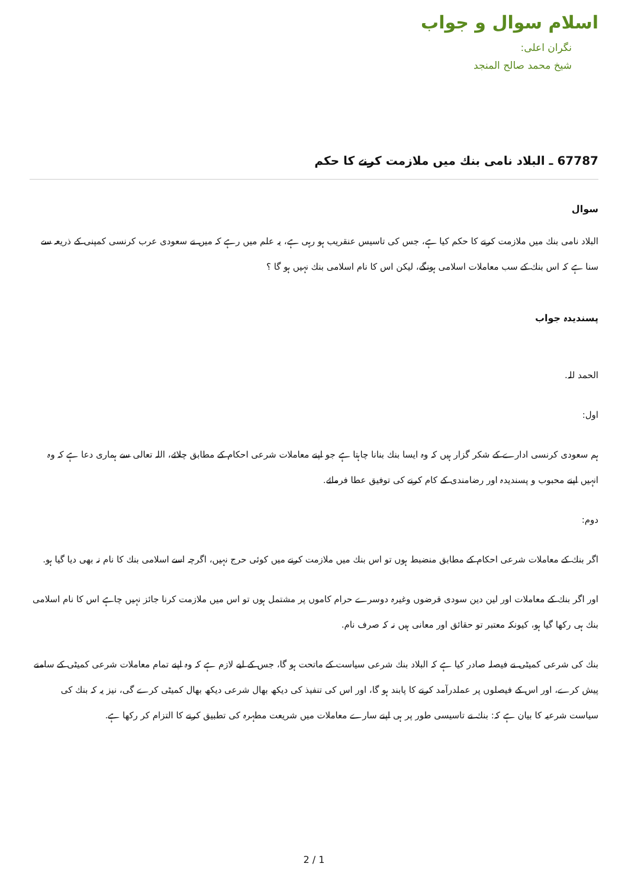اسلام سوال و جواب
نگران اعلی:
شیخ محمد صالح المنجد
67787 ـ البلاد نامی بنك میں ملازمت كرنے كا حكم
سوال
البلاد نامی بنك میں ملازمت كرنے كا حكم كیا ہے، جس كی تاسیس عنقریب ہو رہی ہے، یہ علم میں رہے كہ میں نے سعودی عرب كرنسی كمپنی كے ذریعہ سے سنا ہے كہ اس بنك كے سب معاملات اسلامی ہونگے، لیكن اس كا نام اسلامی بنك نہیں ہو گا ؟
پسندیدہ جواب
الحمد للہ.
اول:
ہم سعودی كرنسی ادارے كے شكر گزار ہیں كہ وہ ایسا بنك بنانا چاہتا ہے جو اپنے معاملات شرعی احكام كے مطابق چلائے، اللہ تعالی سے ہماری دعا ہے كہ وہ انہیں اپنے محبوب و پسندیدہ اور رضامندی كے كام كرنے كی توفیق عطا فرمائے.
دوم:
اگر بنك كے معاملات شرعی احكام كے مطابق منضبط ہوں تو اس بنك میں ملازمت كرنے میں كوئی حرج نہیں، اگرچہ اسے اسلامی بنك كا نام نہ بھی دیا گیا ہو.
اور اگر بنك كے معاملات اور لین دین سودی قرضوں وغیرہ دوسرے حرام كاموں پر مشتمل ہوں تو اس میں ملازمت كرنا جائز نہیں چاہے اس كا نام اسلامی بنك ہی ركھا گیا ہو، كیونكہ معتبر تو حقائق اور معانی ہیں نہ كہ صرف نام.
بنك كی شرعی كمیٹی نے فیصلہ صادر كیا ہے كہ البلاد بنك شرعی سیاست كے ماتحت ہو گا، جس كے لیے لازم ہے كہ وہ اپنے تمام معاملات شرعی كمیٹی كے سامنے پیش كرے، اور اس كے فیصلوں پر عملدرآمد كرنے كا پابند ہو گا، اور اس كی تنفیذ كی دیكھ بھال شرعی دیكھ بھال كمیٹی كرے گی، نیز یہ كہ بنك كی سیاست شرعیہ كا بیان ہے كہ: بنك نے تاسیسی طور پر ہی اپنے سارے معاملات میں شریعت مطہرہ كی تطبیق كرنے كا التزام كر ركھا ہے.
2 / 1